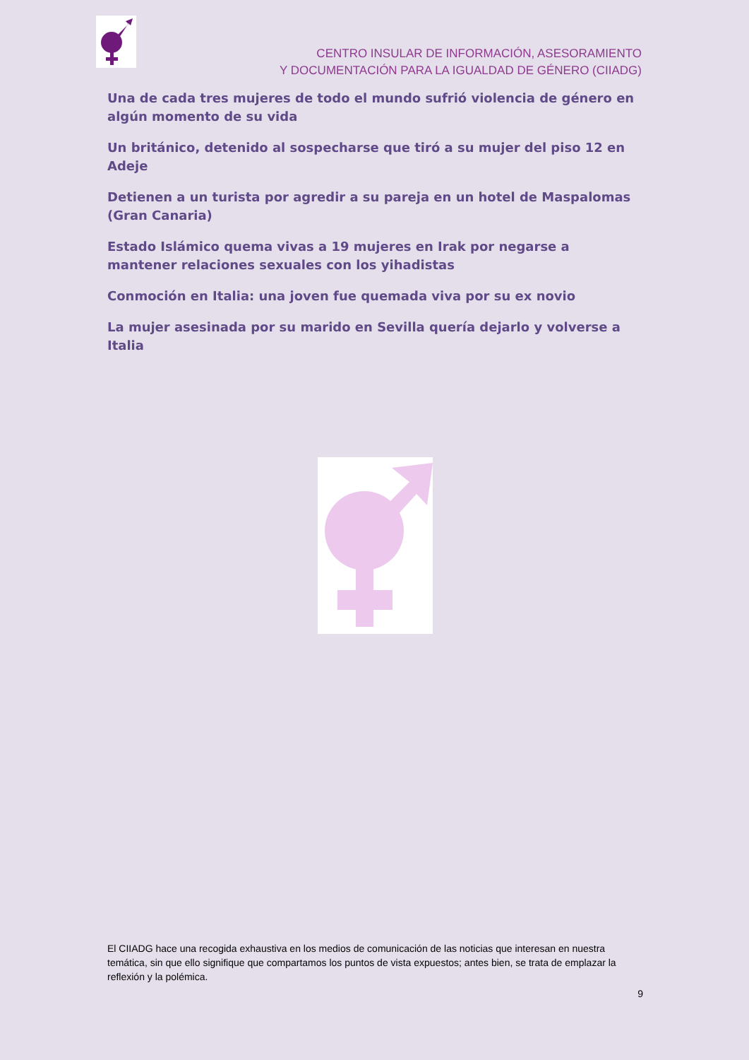CENTRO INSULAR DE INFORMACIÓN, ASESORAMIENTO
Y DOCUMENTACIÓN PARA LA IGUALDAD DE GÉNERO (CIIADG)
Una de cada tres mujeres de todo el mundo sufrió violencia de género en algún momento de su vida
Un británico, detenido al sospecharse que tiró a su mujer del piso 12 en Adeje
Detienen a un turista por agredir a su pareja en un hotel de Maspalomas (Gran Canaria)
Estado Islámico quema vivas a 19 mujeres en Irak por negarse a mantener relaciones sexuales con los yihadistas
Conmoción en Italia: una joven fue quemada viva por su ex novio
La mujer asesinada por su marido en Sevilla quería dejarlo y volverse a Italia
El CIIADG hace una recogida exhaustiva en los medios de comunicación de las noticias que interesan en nuestra temática, sin que ello signifique que compartamos los puntos de vista expuestos; antes bien, se trata de emplazar la reflexión y la polémica.
9